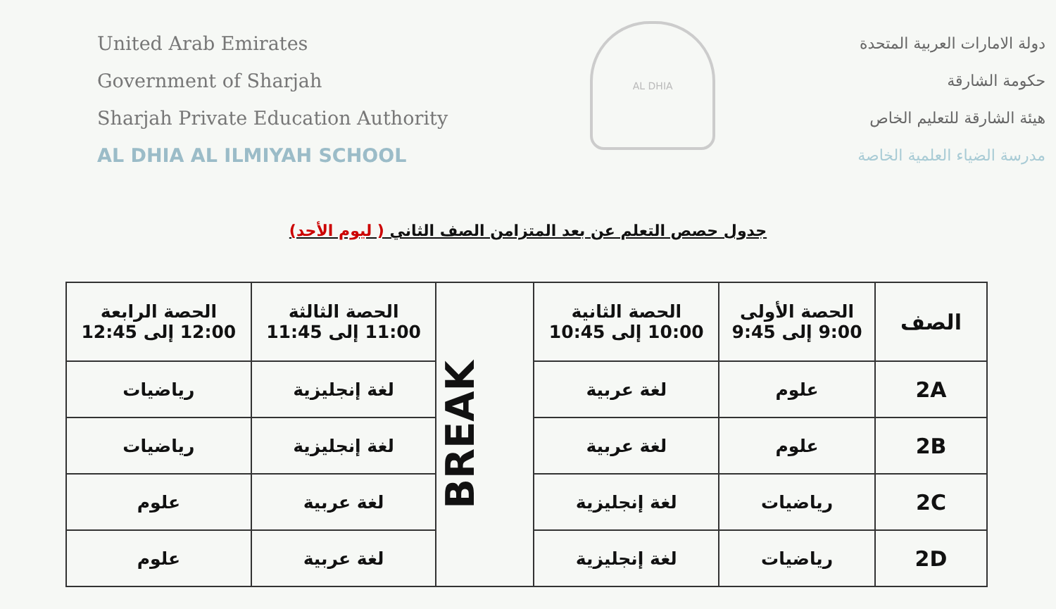United Arab Emirates
Government of Sharjah
Sharjah Private Education Authority
AL DHIA AL ILMIYAH SCHOOL
AL DHIA
دولة الامارات العربية المتحدة
حكومة الشارقة
هيئة الشارقة للتعليم الخاص
مدرسة الضياء العلمية الخاصة
جدول حصص التعلم عن بعد المتزامن الصف الثاني ( ليوم الأحد)
| الصف | الحصة الأولى 9:00 إلى 9:45 | الحصة الثانية 10:00 إلى 10:45 | BREAK | الحصة الثالثة 11:00 إلى 11:45 | الحصة الرابعة 12:00 إلى 12:45 |
| 2A | علوم | لغة عربية | | لغة إنجليزية | رياضيات |
| 2B | علوم | لغة عربية | | لغة إنجليزية | رياضيات |
| 2C | رياضيات | لغة إنجليزية | | لغة عربية | علوم |
| 2D | رياضيات | لغة إنجليزية | | لغة عربية | علوم |